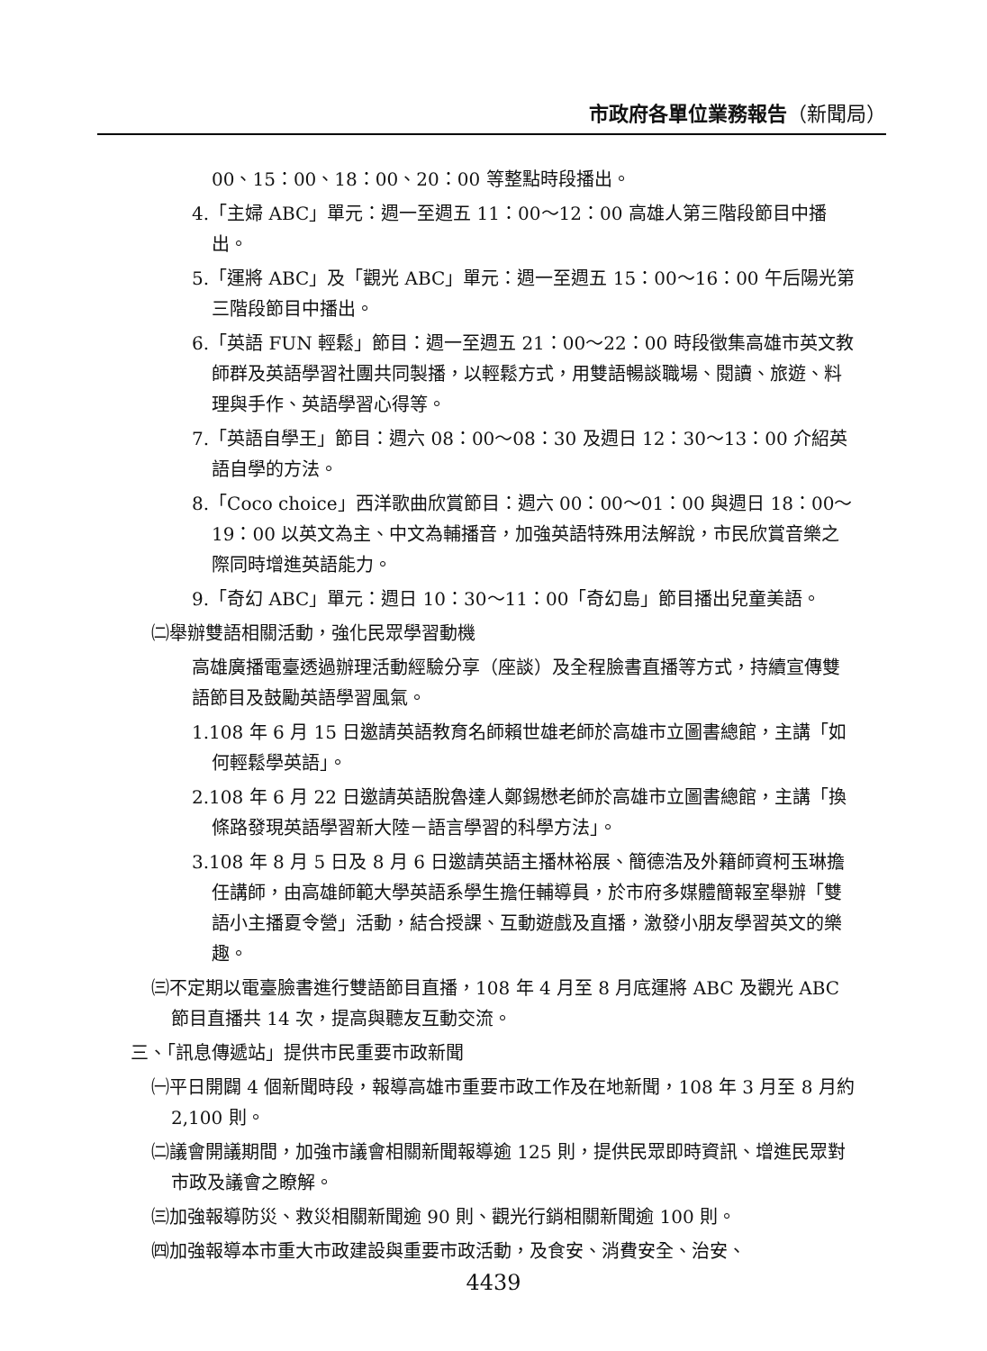市政府各單位業務報告（新聞局）
00、15：00、18：00、20：00 等整點時段播出。
4.「主婦 ABC」單元：週一至週五 11：00～12：00 高雄人第三階段節目中播出。
5.「運將 ABC」及「觀光 ABC」單元：週一至週五 15：00～16：00 午后陽光第三階段節目中播出。
6.「英語 FUN 輕鬆」節目：週一至週五 21：00～22：00 時段徵集高雄市英文教師群及英語學習社團共同製播，以輕鬆方式，用雙語暢談職場、閱讀、旅遊、料理與手作、英語學習心得等。
7.「英語自學王」節目：週六 08：00～08：30 及週日 12：30～13：00 介紹英語自學的方法。
8.「Coco choice」西洋歌曲欣賞節目：週六 00：00～01：00 與週日 18：00～19：00 以英文為主、中文為輔播音，加強英語特殊用法解說，市民欣賞音樂之際同時增進英語能力。
9.「奇幻 ABC」單元：週日 10：30～11：00「奇幻島」節目播出兒童美語。
㈡舉辦雙語相關活動，強化民眾學習動機
高雄廣播電臺透過辦理活動經驗分享（座談）及全程臉書直播等方式，持續宣傳雙語節目及鼓勵英語學習風氣。
1.108 年 6 月 15 日邀請英語教育名師賴世雄老師於高雄市立圖書總館，主講「如何輕鬆學英語」。
2.108 年 6 月 22 日邀請英語脫魯達人鄭錫懋老師於高雄市立圖書總館，主講「換條路發現英語學習新大陸－語言學習的科學方法」。
3.108 年 8 月 5 日及 8 月 6 日邀請英語主播林裕展、簡德浩及外籍師資柯玉琳擔任講師，由高雄師範大學英語系學生擔任輔導員，於市府多媒體簡報室舉辦「雙語小主播夏令營」活動，結合授課、互動遊戲及直播，激發小朋友學習英文的樂趣。
㈢不定期以電臺臉書進行雙語節目直播，108 年 4 月至 8 月底運將 ABC 及觀光 ABC 節目直播共 14 次，提高與聽友互動交流。
三、「訊息傳遞站」提供市民重要市政新聞
㈠平日開闢 4 個新聞時段，報導高雄市重要市政工作及在地新聞，108 年 3 月至 8 月約 2,100 則。
㈡議會開議期間，加強市議會相關新聞報導逾 125 則，提供民眾即時資訊、增進民眾對市政及議會之瞭解。
㈢加強報導防災、救災相關新聞逾 90 則、觀光行銷相關新聞逾 100 則。
㈣加強報導本市重大市政建設與重要市政活動，及食安、消費安全、治安、
4439